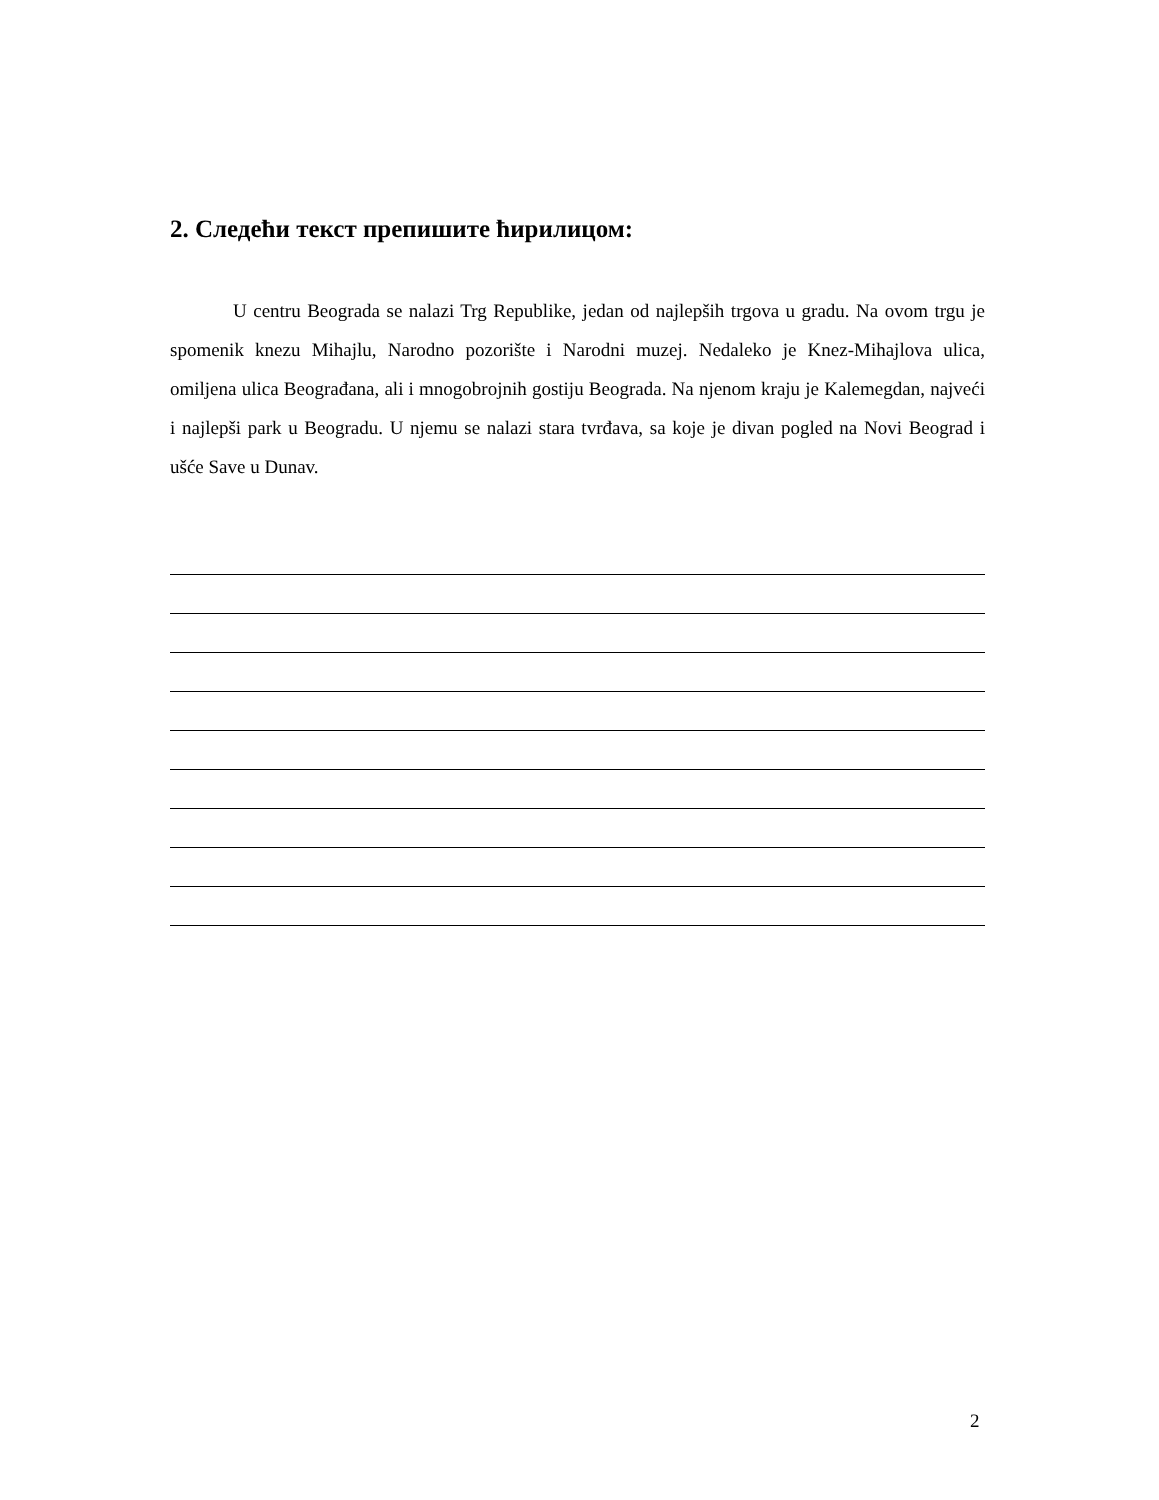2. Следећи текст препишите ћирилицом:
U centru Beograda se nalazi Trg Republike, jedan od najlepših trgova u gradu. Na ovom trgu je spomenik knezu Mihajlu, Narodno pozorište i Narodni muzej. Nedaleko je Knez-Mihajlova ulica, omiljena ulica Beograđana, ali i mnogobrojnih gostiju Beograda. Na njenom kraju je Kalemegdan, najveći i najlepši park u Beogradu. U njemu se nalazi stara tvrđava, sa koje je divan pogled na Novi Beograd i ušće Save u Dunav.
2